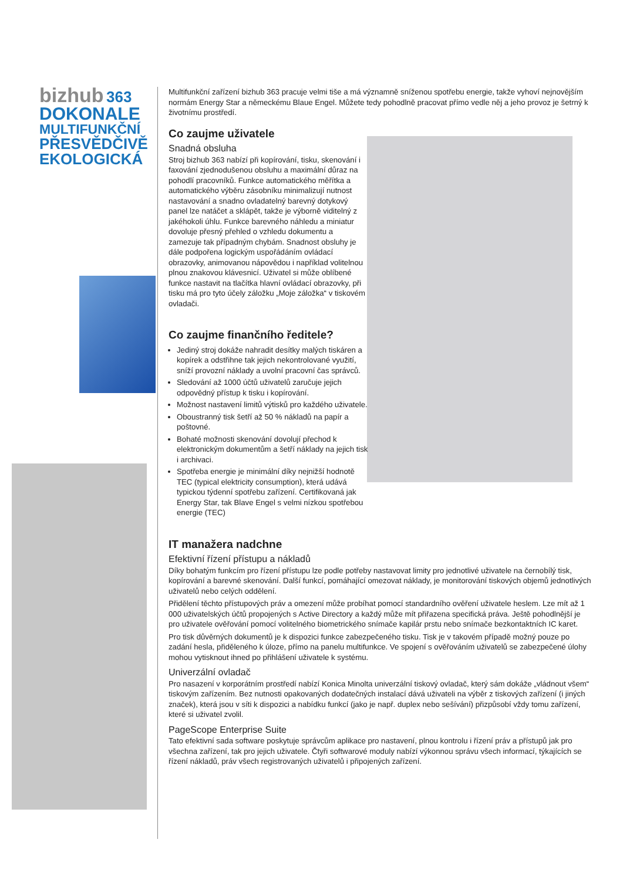bizhub 363
DOKONALE
MULTIFUNKČNÍ
PŘESVĚDČIVĚ
EKOLOGICKÁ
Multifunkční zařízení bizhub 363 pracuje velmi tiše a má významně sníženou spotřebu energie, takže vyhoví nejnovějším normám Energy Star a německému Blaue Engel. Můžete tedy pohodlně pracovat přímo vedle něj a jeho provoz je šetrný k životnímu prostředí.
Co zaujme uživatele
Snadná obsluha
Stroj bizhub 363 nabízí při kopírování, tisku, skenování i faxování zjednodušenou obsluhu a maximální důraz na pohodlí pracovníků. Funkce automatického měřítka a automatického výběru zásobníku minimalizují nutnost nastavování a snadno ovladatelný barevný dotykový panel lze natáčet a sklápět, takže je výborně viditelný z jakéhokoli úhlu. Funkce barevného náhledu a miniatur dovoluje přesný přehled o vzhledu dokumentu a zamezuje tak případným chybám. Snadnost obsluhy je dále podpořena logickým uspořádáním ovládací obrazovky, animovanou nápovědou i například volitelnou plnou znakovou klávesnicí. Uživatel si může oblíbené funkce nastavit na tlačítka hlavní ovládací obrazovky, při tisku má pro tyto účely záložku „Moje záložka“ v tiskovém ovladači.
Co zaujme finančního ředitele?
Jediný stroj dokáže nahradit desítky malých tiskáren a kopírek a odstřihne tak jejich nekontrolované využití, sníží provozní náklady a uvolní pracovní čas správců.
Sledování až 1000 účtů uživatelů zaručuje jejich odpovědný přístup k tisku i kopírování.
Možnost nastavení limitů výtisků pro každého uživatele.
Oboustranný tisk šetří až 50 % nákladů na papír a poštovné.
Bohaté možnosti skenování dovolují přechod k elektronickým dokumentům a šetří náklady na jejich tisk i archivaci.
Spotřeba energie je minimální díky nejnižší hodnotě TEC (typical elektricity consumption), která udává typickou týdenní spotřebu zařízení. Certifikovaná jak Energy Star, tak Blave Engel s velmi nízkou spotřebou energie (TEC)
IT manažera nadchne
Efektivní řízení přístupu a nákladů
Díky bohatým funkcím pro řízení přístupu lze podle potřeby nastavovat limity pro jednotlivé uživatele na černobílý tisk, kopírování a barevné skenování. Další funkcí, pomáhající omezovat náklady, je monitorování tiskových objemů jednotlivých uživatelů nebo celých oddělení.
Přidělení těchto přístupových práv a omezení může probíhat pomocí standardního ověření uživatele heslem. Lze mít až 1 000 uživatelských účtů propojených s Active Directory a každý může mít přiřazena specifická práva. Ještě pohodlnější je pro uživatele ověřování pomocí volitelného biometrického snímače kapilár prstu nebo snímače bezkontaktních IC karet.
Pro tisk důvěrných dokumentů je k dispozici funkce zabezpečeného tisku. Tisk je v takovém případě možný pouze po zadání hesla, přiděleného k úloze, přímo na panelu multifunkce. Ve spojení s ověřováním uživatelů se zabezpečené úlohy mohou vytisknout ihned po přihlášení uživatele k systému.
Univerzální ovladač
Pro nasazení v korporátním prostředí nabízí Konica Minolta univerzální tiskový ovladač, který sám dokáže „vládnout všem“ tiskovým zařízením. Bez nutnosti opakovaných dodatečných instalací dává uživateli na výběr z tiskových zařízení (i jiných značek), která jsou v síti k dispozici a nabídku funkcí (jako je např. duplex nebo sešívání) přizpůsobí vždy tomu zařízení, které si uživatel zvolil.
PageScope Enterprise Suite
Tato efektivní sada software poskytuje správcům aplikace pro nastavení, plnou kontrolu i řízení práv a přístupů jak pro všechna zařízení, tak pro jejich uživatele. Čtyři softwarové moduly nabízí výkonnou správu všech informací, týkajících se řízení nákladů, práv všech registrovaných uživatelů i připojených zařízení.